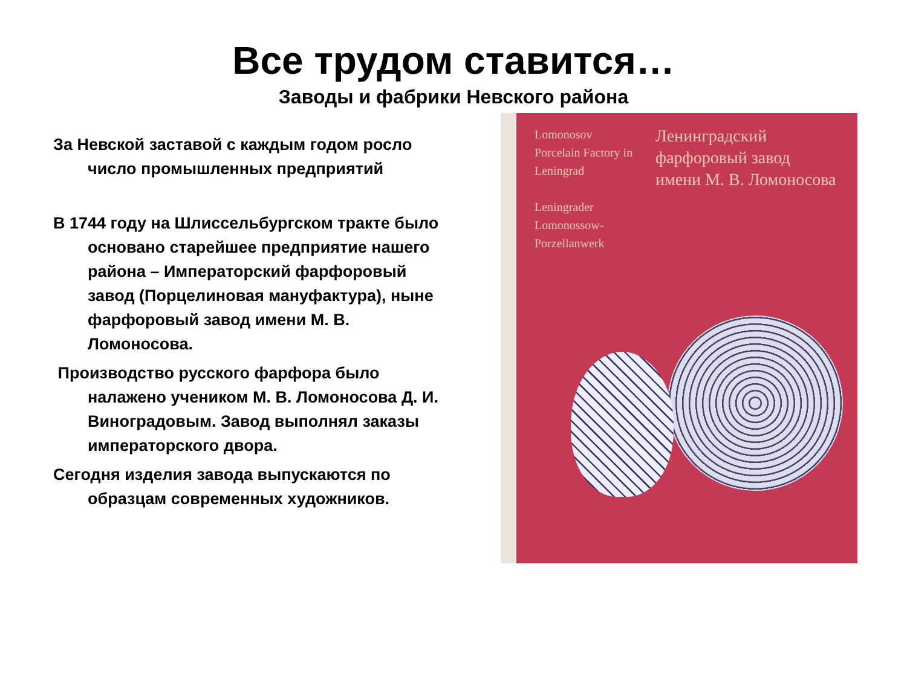Все трудом ставится…
Заводы и фабрики Невского района
За Невской заставой с каждым годом росло число промышленных предприятий
В 1744 году на Шлиссельбургском тракте было основано старейшее предприятие нашего района – Императорский фарфоровый завод (Порцелиновая мануфактура), ныне фарфоровый завод имени М. В. Ломоносова.
Производство русского фарфора было налажено учеником М. В. Ломоносова Д. И. Виноградовым. Завод выполнял заказы императорского двора.
Сегодня изделия завода выпускаются по образцам современных художников.
Lomonosov Porcelain Factory in Leningrad
Leningrader Lomonossow-Porzellanwerk
Ленинградский фарфоровый завод имени М. В. Ломоносова